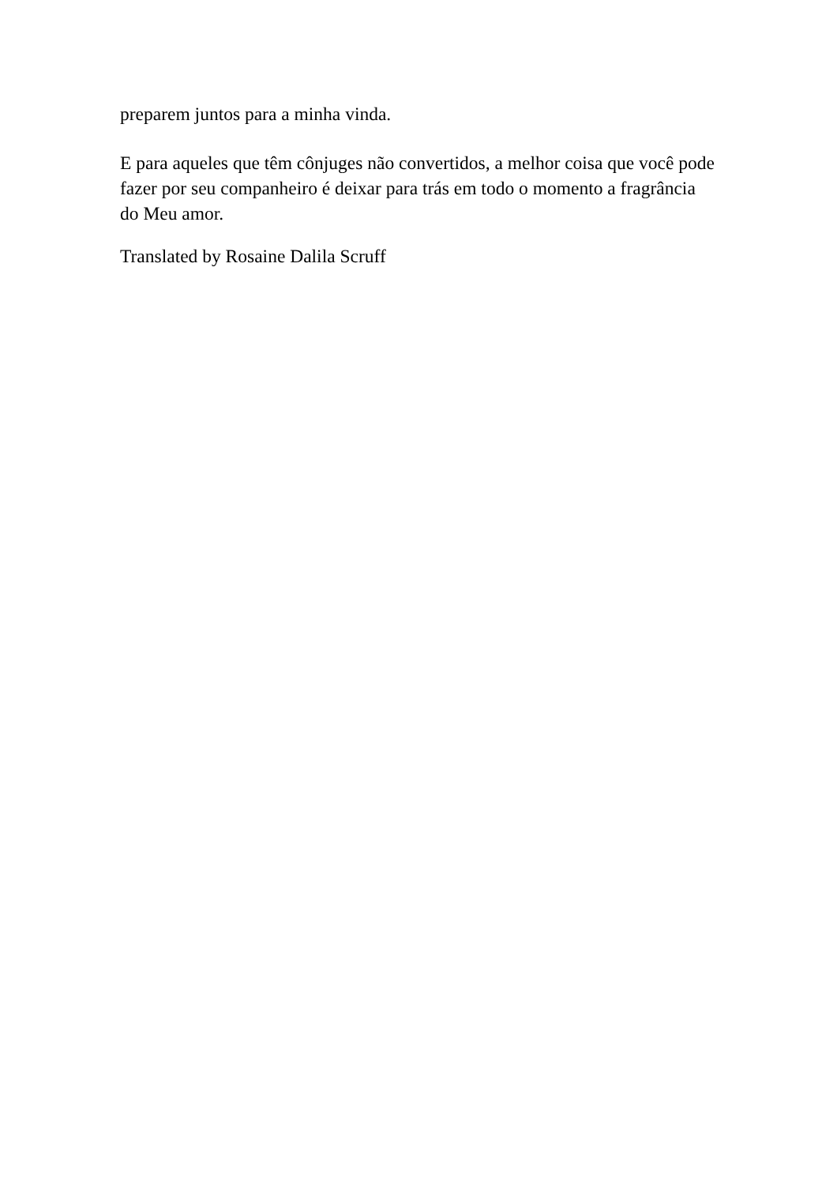preparem juntos para a minha vinda.
E para aqueles que têm cônjuges não convertidos, a melhor coisa que você pode fazer por seu companheiro é deixar para trás em todo o momento a fragrância do Meu amor.
Translated by Rosaine Dalila Scruff